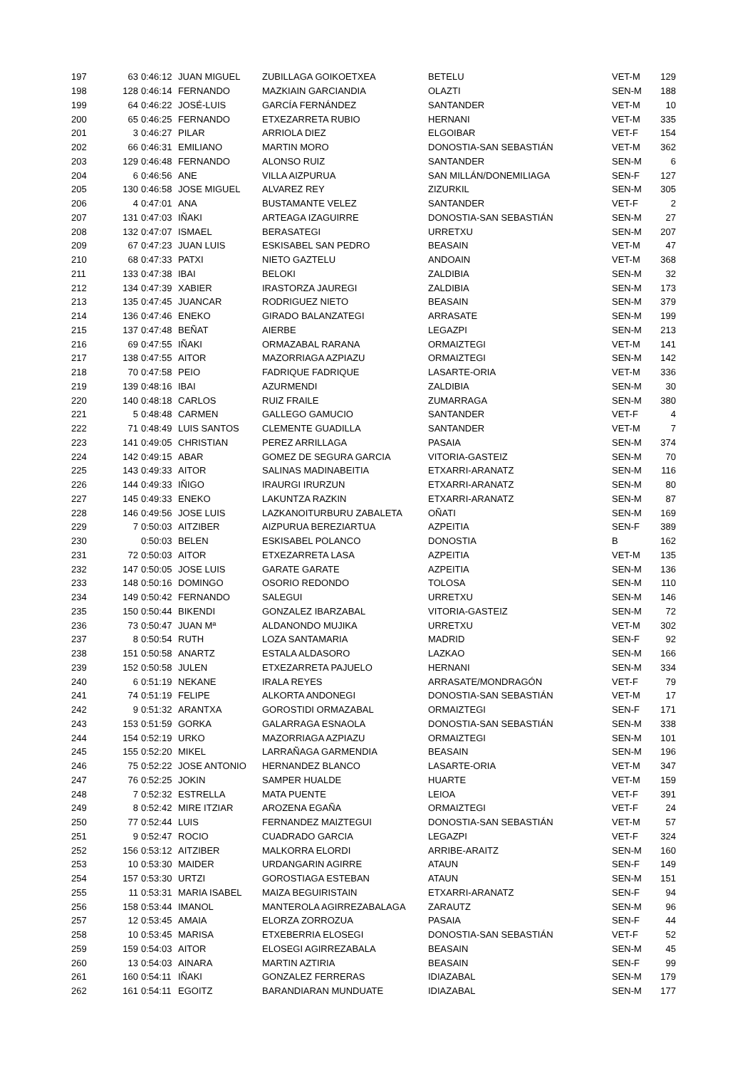| 197 | 63 | 0:46:12 | JUAN MIGUEL | ZUBILLAGA GOIKOETXEA | BETELU | VET-M | 129 |
| 198 | 128 | 0:46:14 | FERNANDO | MAZKIAIN GARCIANDIA | OLAZTI | SEN-M | 188 |
| 199 | 64 | 0:46:22 | JOSÉ-LUIS | GARCÍA FERNÁNDEZ | SANTANDER | VET-M | 10 |
| 200 | 65 | 0:46:25 | FERNANDO | ETXEZARRETA RUBIO | HERNANI | VET-M | 335 |
| 201 | 3 | 0:46:27 | PILAR | ARRIOLA DIEZ | ELGOIBAR | VET-F | 154 |
| 202 | 66 | 0:46:31 | EMILIANO | MARTIN MORO | DONOSTIA-SAN SEBASTIÁN | VET-M | 362 |
| 203 | 129 | 0:46:48 | FERNANDO | ALONSO RUIZ | SANTANDER | SEN-M | 6 |
| 204 | 6 | 0:46:56 | ANE | VILLA AIZPURUA | SAN MILLÁN/DONEMILIAGA | SEN-F | 127 |
| 205 | 130 | 0:46:58 | JOSE MIGUEL | ALVAREZ REY | ZIZURKIL | SEN-M | 305 |
| 206 | 4 | 0:47:01 | ANA | BUSTAMANTE VELEZ | SANTANDER | VET-F | 2 |
| 207 | 131 | 0:47:03 | IÑAKI | ARTEAGA IZAGUIRRE | DONOSTIA-SAN SEBASTIÁN | SEN-M | 27 |
| 208 | 132 | 0:47:07 | ISMAEL | BERASATEGI | URRETXU | SEN-M | 207 |
| 209 | 67 | 0:47:23 | JUAN LUIS | ESKISABEL SAN PEDRO | BEASAIN | VET-M | 47 |
| 210 | 68 | 0:47:33 | PATXI | NIETO GAZTELU | ANDOAIN | VET-M | 368 |
| 211 | 133 | 0:47:38 | IBAI | BELOKI | ZALDIBIA | SEN-M | 32 |
| 212 | 134 | 0:47:39 | XABIER | IRASTORZA JAUREGI | ZALDIBIA | SEN-M | 173 |
| 213 | 135 | 0:47:45 | JUANCAR | RODRIGUEZ NIETO | BEASAIN | SEN-M | 379 |
| 214 | 136 | 0:47:46 | ENEKO | GIRADO BALANZATEGI | ARRASATE | SEN-M | 199 |
| 215 | 137 | 0:47:48 | BEÑAT | AIERBE | LEGAZPI | SEN-M | 213 |
| 216 | 69 | 0:47:55 | IÑAKI | ORMAZABAL RARANA | ORMAIZTEGI | VET-M | 141 |
| 217 | 138 | 0:47:55 | AITOR | MAZORRIAGA AZPIAZU | ORMAIZTEGI | SEN-M | 142 |
| 218 | 70 | 0:47:58 | PEIO | FADRIQUE FADRIQUE | LASARTE-ORIA | VET-M | 336 |
| 219 | 139 | 0:48:16 | IBAI | AZURMENDI | ZALDIBIA | SEN-M | 30 |
| 220 | 140 | 0:48:18 | CARLOS | RUIZ FRAILE | ZUMARRAGA | SEN-M | 380 |
| 221 | 5 | 0:48:48 | CARMEN | GALLEGO GAMUCIO | SANTANDER | VET-F | 4 |
| 222 | 71 | 0:48:49 | LUIS SANTOS | CLEMENTE GUADILLA | SANTANDER | VET-M | 7 |
| 223 | 141 | 0:49:05 | CHRISTIAN | PEREZ ARRILLAGA | PASAIA | SEN-M | 374 |
| 224 | 142 | 0:49:15 | ABAR | GOMEZ DE SEGURA GARCIA | VITORIA-GASTEIZ | SEN-M | 70 |
| 225 | 143 | 0:49:33 | AITOR | SALINAS MADINABEITIA | ETXARRI-ARANATZ | SEN-M | 116 |
| 226 | 144 | 0:49:33 | IÑIGO | IRAURGI IRURZUN | ETXARRI-ARANATZ | SEN-M | 80 |
| 227 | 145 | 0:49:33 | ENEKO | LAKUNTZA RAZKIN | ETXARRI-ARANATZ | SEN-M | 87 |
| 228 | 146 | 0:49:56 | JOSE LUIS | LAZKANOITURBURU ZABALETA | OÑATI | SEN-M | 169 |
| 229 | 7 | 0:50:03 | AITZIBER | AIZPURUA BEREZIARTUA | AZPEITIA | SEN-F | 389 |
| 230 | | 0:50:03 | BELEN | ESKISABEL POLANCO | DONOSTIA | B | 162 |
| 231 | 72 | 0:50:03 | AITOR | ETXEZARRETA LASA | AZPEITIA | VET-M | 135 |
| 232 | 147 | 0:50:05 | JOSE LUIS | GARATE GARATE | AZPEITIA | SEN-M | 136 |
| 233 | 148 | 0:50:16 | DOMINGO | OSORIO REDONDO | TOLOSA | SEN-M | 110 |
| 234 | 149 | 0:50:42 | FERNANDO | SALEGUI | URRETXU | SEN-M | 146 |
| 235 | 150 | 0:50:44 | BIKENDI | GONZALEZ IBARZABAL | VITORIA-GASTEIZ | SEN-M | 72 |
| 236 | 73 | 0:50:47 | JUAN Mª | ALDANONDO MUJIKA | URRETXU | VET-M | 302 |
| 237 | 8 | 0:50:54 | RUTH | LOZA SANTAMARIA | MADRID | SEN-F | 92 |
| 238 | 151 | 0:50:58 | ANARTZ | ESTALA ALDASORO | LAZKAO | SEN-M | 166 |
| 239 | 152 | 0:50:58 | JULEN | ETXEZARRETA PAJUELO | HERNANI | SEN-M | 334 |
| 240 | 6 | 0:51:19 | NEKANE | IRALA REYES | ARRASATE/MONDRAGÓN | VET-F | 79 |
| 241 | 74 | 0:51:19 | FELIPE | ALKORTA ANDONEGI | DONOSTIA-SAN SEBASTIÁN | VET-M | 17 |
| 242 | 9 | 0:51:32 | ARANTXA | GOROSTIDI ORMAZABAL | ORMAIZTEGI | SEN-F | 171 |
| 243 | 153 | 0:51:59 | GORKA | GALARRAGA ESNAOLA | DONOSTIA-SAN SEBASTIÁN | SEN-M | 338 |
| 244 | 154 | 0:52:19 | URKO | MAZORRIAGA AZPIAZU | ORMAIZTEGI | SEN-M | 101 |
| 245 | 155 | 0:52:20 | MIKEL | LARRAÑAGA GARMENDIA | BEASAIN | SEN-M | 196 |
| 246 | 75 | 0:52:22 | JOSE ANTONIO | HERNANDEZ BLANCO | LASARTE-ORIA | VET-M | 347 |
| 247 | 76 | 0:52:25 | JOKIN | SAMPER HUALDE | HUARTE | VET-M | 159 |
| 248 | 7 | 0:52:32 | ESTRELLA | MATA PUENTE | LEIOA | VET-F | 391 |
| 249 | 8 | 0:52:42 | MIRE ITZIAR | AROZENA EGAÑA | ORMAIZTEGI | VET-F | 24 |
| 250 | 77 | 0:52:44 | LUIS | FERNANDEZ MAIZTEGUI | DONOSTIA-SAN SEBASTIÁN | VET-M | 57 |
| 251 | 9 | 0:52:47 | ROCIO | CUADRADO GARCIA | LEGAZPI | VET-F | 324 |
| 252 | 156 | 0:53:12 | AITZIBER | MALKORRA ELORDI | ARRIBE-ARAITZ | SEN-M | 160 |
| 253 | 10 | 0:53:30 | MAIDER | URDANGARIN AGIRRE | ATAUN | SEN-F | 149 |
| 254 | 157 | 0:53:30 | URTZI | GOROSTIAGA ESTEBAN | ATAUN | SEN-M | 151 |
| 255 | 11 | 0:53:31 | MARIA ISABEL | MAIZA BEGUIRISTAIN | ETXARRI-ARANATZ | SEN-F | 94 |
| 256 | 158 | 0:53:44 | IMANOL | MANTEROLA AGIRREZABALAGA | ZARAUTZ | SEN-M | 96 |
| 257 | 12 | 0:53:45 | AMAIA | ELORZA ZORROZUA | PASAIA | SEN-F | 44 |
| 258 | 10 | 0:53:45 | MARISA | ETXEBERRIA ELOSEGI | DONOSTIA-SAN SEBASTIÁN | VET-F | 52 |
| 259 | 159 | 0:54:03 | AITOR | ELOSEGI AGIRREZABALA | BEASAIN | SEN-M | 45 |
| 260 | 13 | 0:54:03 | AINARA | MARTIN AZTIRIA | BEASAIN | SEN-F | 99 |
| 261 | 160 | 0:54:11 | IÑAKI | GONZALEZ FERRERAS | IDIAZABAL | SEN-M | 179 |
| 262 | 161 | 0:54:11 | EGOITZ | BARANDIARAN MUNDUATE | IDIAZABAL | SEN-M | 177 |